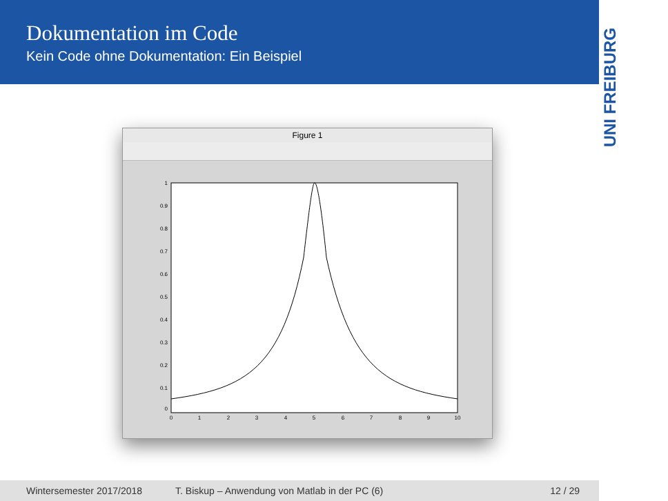Dokumentation im Code
Kein Code ohne Dokumentation: Ein Beispiel
UNI FREIBURG
Figure 1
1
0.9
0.8
0.7
0.6
0.5
0.4
0.3
0.2
0.1
0
0
1
2
3
4
5
6
7
8
9
10
Wintersemester 2017/2018 T. Biskup – Anwendung von Matlab in der PC (6) 12 / 29